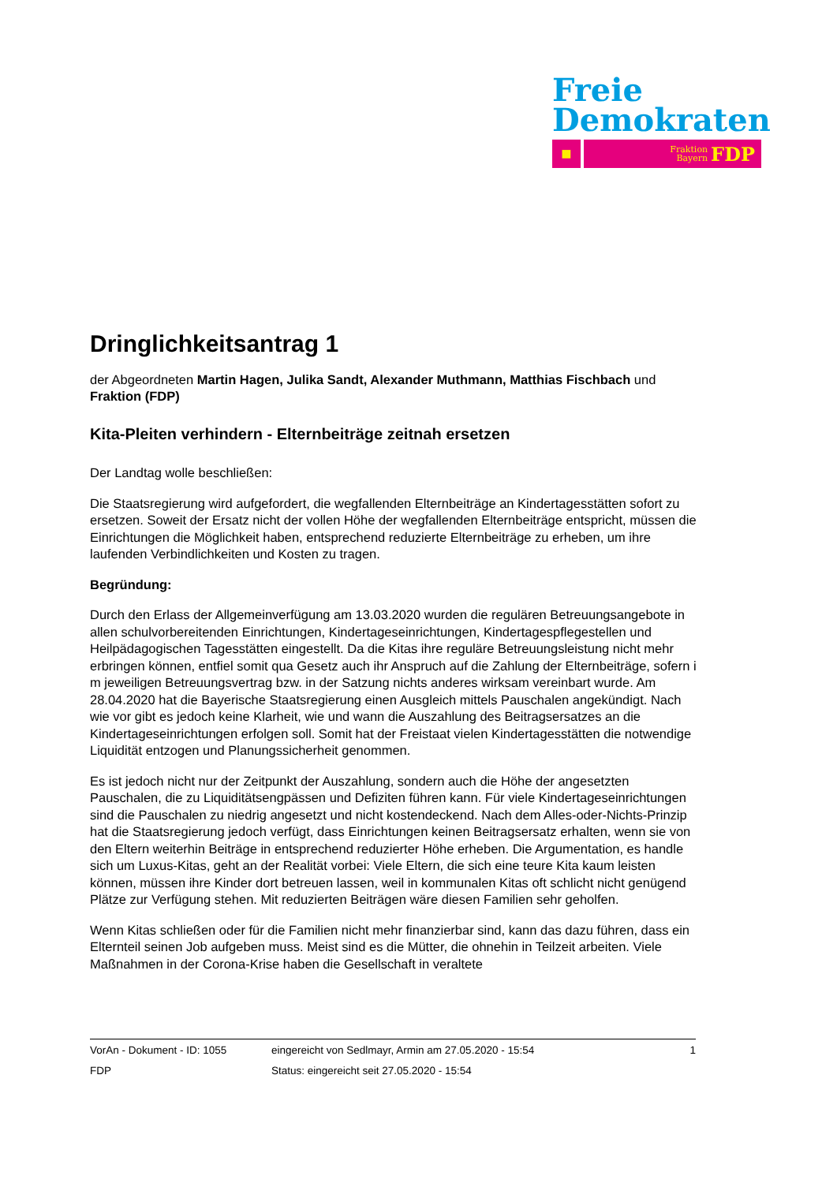Freie
Demokraten
■
Fraktion
Bayern FDP
Dringlichkeitsantrag 1
der Abgeordneten Martin Hagen, Julika Sandt, Alexander Muthmann, Matthias Fischbach und Fraktion (FDP)
Kita-Pleiten verhindern - Elternbeiträge zeitnah ersetzen
Der Landtag wolle beschließen:
Die Staatsregierung wird aufgefordert, die wegfallenden Elternbeiträge an Kindertagesstätten sofort zu ersetzen. Soweit der Ersatz nicht der vollen Höhe der wegfallenden Elternbeiträge entspricht, müssen die Einrichtungen die Möglichkeit haben, entsprechend reduzierte Elternbeiträge zu erheben, um ihre laufenden Verbindlichkeiten und Kosten zu tragen.
Begründung:
Durch den Erlass der Allgemeinverfügung am 13.03.2020 wurden die regulären Betreuungsangebote in allen schulvorbereitenden Einrichtungen, Kindertageseinrichtungen, Kindertagespflegestellen und Heilpädagogischen Tagesstätten eingestellt. Da die Kitas ihre reguläre Betreuungsleistung nicht mehr erbringen können, entfiel somit qua Gesetz auch ihr Anspruch auf die Zahlung der Elternbeiträge, sofern i m jeweiligen Betreuungsvertrag bzw. in der Satzung nichts anderes wirksam vereinbart wurde. Am 28.04.2020 hat die Bayerische Staatsregierung einen Ausgleich mittels Pauschalen angekündigt. Nach wie vor gibt es jedoch keine Klarheit, wie und wann die Auszahlung des Beitragsersatzes an die Kindertageseinrichtungen erfolgen soll. Somit hat der Freistaat vielen Kindertagesstätten die notwendige Liquidität entzogen und Planungssicherheit genommen.
Es ist jedoch nicht nur der Zeitpunkt der Auszahlung, sondern auch die Höhe der angesetzten Pauschalen, die zu Liquiditätsengpässen und Defiziten führen kann. Für viele Kindertageseinrichtungen sind die Pauschalen zu niedrig angesetzt und nicht kostendeckend. Nach dem Alles-oder-Nichts-Prinzip hat die Staatsregierung jedoch verfügt, dass Einrichtungen keinen Beitragsersatz erhalten, wenn sie von den Eltern weiterhin Beiträge in entsprechend reduzierter Höhe erheben. Die Argumentation, es handle sich um Luxus-Kitas, geht an der Realität vorbei: Viele Eltern, die sich eine teure Kita kaum leisten können, müssen ihre Kinder dort betreuen lassen, weil in kommunalen Kitas oft schlicht nicht genügend Plätze zur Verfügung stehen. Mit reduzierten Beiträgen wäre diesen Familien sehr geholfen.
Wenn Kitas schließen oder für die Familien nicht mehr finanzierbar sind, kann das dazu führen, dass ein Elternteil seinen Job aufgeben muss. Meist sind es die Mütter, die ohnehin in Teilzeit arbeiten. Viele Maßnahmen in der Corona-Krise haben die Gesellschaft in veraltete
VorAn - Dokument - ID: 1055 eingereicht von Sedlmayr, Armin am 27.05.2020 - 15:54 1
FDP Status: eingereicht seit 27.05.2020 - 15:54